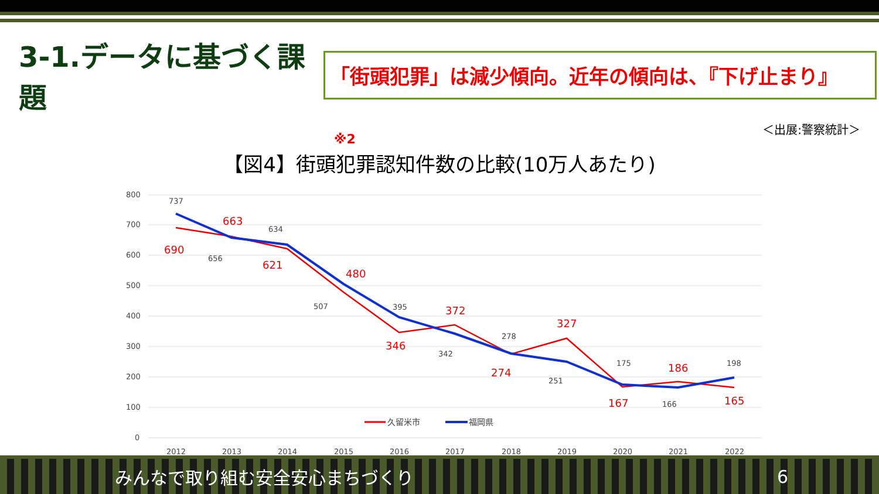3-1.データに基づく課題
「街頭犯罪」は減少傾向。近年の傾向は、『下げ止まり』
＜出展:警察統計＞
※2
【図4】街頭犯罪認知件数の比較(10万人あたり)
800
700
600
500
400
300
200
100
0
690
663
621
480
346
372
274
327
167
186
165
737
656
634
507
395
342
278
251
175
166
198
久留米市
福岡県
2012
2013
2014
2015
2016
2017
2018
2019
2020
2021
2022
みんなで取り組む安全安心まちづくり 6